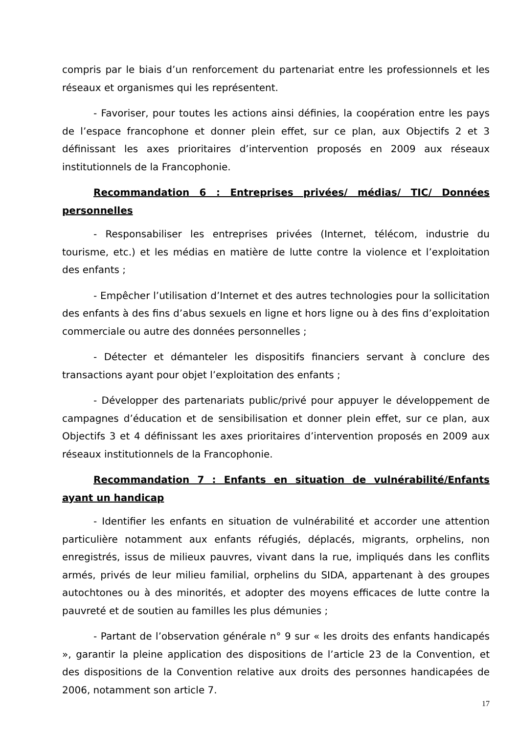compris par le biais d’un renforcement du partenariat entre les professionnels et les réseaux et organismes qui les représentent.
- Favoriser, pour toutes les actions ainsi définies, la coopération entre les pays de l’espace francophone et donner plein effet, sur ce plan, aux Objectifs 2 et 3 définissant les axes prioritaires d’intervention proposés en 2009 aux réseaux institutionnels de la Francophonie.
Recommandation 6 : Entreprises privées/ médias/ TIC/ Données personnelles
- Responsabiliser les entreprises privées (Internet, télécom, industrie du tourisme, etc.) et les médias en matière de lutte contre la violence et l’exploitation des enfants ;
- Empêcher l’utilisation d’Internet et des autres technologies pour la sollicitation des enfants à des fins d’abus sexuels en ligne et hors ligne ou à des fins d’exploitation commerciale ou autre des données personnelles ;
- Détecter et démanteler les dispositifs financiers servant à conclure des transactions ayant pour objet l’exploitation des enfants ;
- Développer des partenariats public/privé pour appuyer le développement de campagnes d’éducation et de sensibilisation et donner plein effet, sur ce plan, aux Objectifs 3 et 4 définissant les axes prioritaires d’intervention proposés en 2009 aux réseaux institutionnels de la Francophonie.
Recommandation 7 : Enfants en situation de vulnérabilité/Enfants ayant un handicap
- Identifier les enfants en situation de vulnérabilité et accorder une attention particulière notamment aux enfants réfugiés, déplacés, migrants, orphelins, non enregistrés, issus de milieux pauvres, vivant dans la rue, impliqués dans les conflits armés, privés de leur milieu familial, orphelins du SIDA, appartenant à des groupes autochtones ou à des minorités, et adopter des moyens efficaces de lutte contre la pauvreté et de soutien au familles les plus démunies ;
- Partant de l’observation générale n° 9 sur « les droits des enfants handicapés », garantir la pleine application des dispositions de l’article 23 de la Convention, et des dispositions de la Convention relative aux droits des personnes handicapées de 2006, notamment son article 7.
17